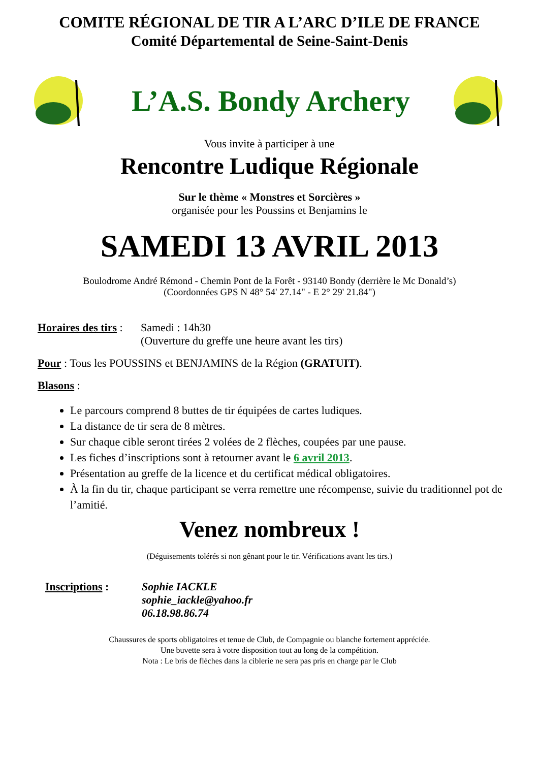COMITE RÉGIONAL DE TIR A L’ARC D’ILE DE FRANCE
Comité Départemental de Seine-Saint-Denis
L’A.S. Bondy Archery
Vous invite à participer à une
Rencontre Ludique Régionale
Sur le thème « Monstres et Sorcières »
organisée pour les Poussins et Benjamins le
SAMEDI 13 AVRIL 2013
Boulodrome André Rémond - Chemin Pont de la Forêt - 93140 Bondy (derrière le Mc Donald’s)
(Coordonnées GPS N 48° 54' 27.14" - E 2° 29' 21.84")
Horaires des tirs :
Samedi : 14h30
(Ouverture du greffe une heure avant les tirs)
Pour : Tous les POUSSINS et BENJAMINS de la Région (GRATUIT).
Blasons :
Le parcours comprend 8 buttes de tir équipées de cartes ludiques.
La distance de tir sera de 8 mètres.
Sur chaque cible seront tirées 2 volées de 2 flèches, coupées par une pause.
Les fiches d’inscriptions sont à retourner avant le 6 avril 2013.
Présentation au greffe de la licence et du certificat médical obligatoires.
À la fin du tir, chaque participant se verra remettre une récompense, suivie du traditionnel pot de l’amitié.
Venez nombreux !
(Déguisements tolérés si non gênant pour le tir. Vérifications avant les tirs.)
Inscriptions :
Sophie IACKLE
sophie_iackle@yahoo.fr
06.18.98.86.74
Chaussures de sports obligatoires et tenue de Club, de Compagnie ou blanche fortement appréciée.
Une buvette sera à votre disposition tout au long de la compétition.
Nota : Le bris de flèches dans la ciblerie ne sera pas pris en charge par le Club